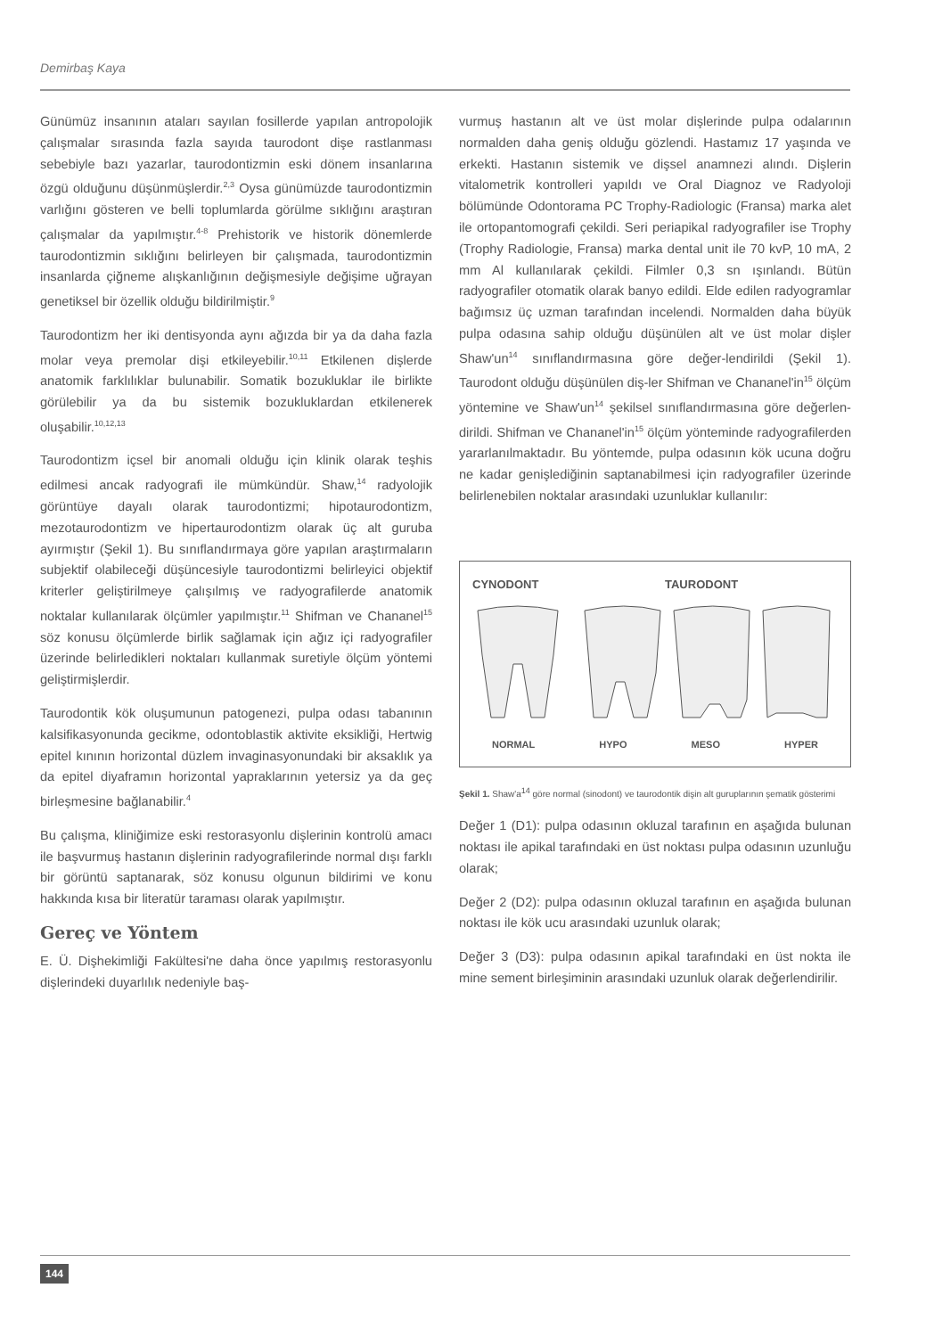Demirbaş Kaya
Günümüz insanının ataları sayılan fosillerde yapılan antropolojik çalışmalar sırasında fazla sayıda taurodont dişe rastlanması sebebiyle bazı yazarlar, taurodontizmin eski dönem insanlarına özgü olduğunu düşünmüşlerdir.<sup>2,3</sup> Oysa günümüzde taurodontizmin varlığını gösteren ve belli toplumlarda görülme sıklığını araştıran çalışmalar da yapılmıştır.<sup>4-8</sup> Prehistorik ve historik dönemlerde taurodontizmin sıklığını belirleyen bir çalışmada, taurodontizmin insanlarda çiğneme alışkanlığının değişmesiyle değişime uğrayan genetiksel bir özellik olduğu bildirilmiştir.<sup>9</sup>
Taurodontizm her iki dentisyonda aynı ağızda bir ya da daha fazla molar veya premolar dişi etkileyebilir.<sup>10,11</sup> Etkilenen dişlerde anatomik farklılıklar bulunabilir. Somatik bozukluklar ile birlikte görülebilir ya da bu sistemik bozukluklardan etkilenerek oluşabilir.<sup>10,12,13</sup>
Taurodontizm içsel bir anomali olduğu için klinik olarak teşhis edilmesi ancak radyografi ile mümkündür. Shaw,<sup>14</sup> radyolojik görüntüye dayalı olarak taurodontizmi; hipotaurodontizm, mezotaurodontizm ve hipertaurodontizm olarak üç alt guruba ayırmıştır (Şekil 1). Bu sınıflandırmaya göre yapılan araştırmaların subjektif olabileceği düşüncesiyle taurodontizmi belirleyici objektif kriterler geliştirilmeye çalışılmış ve radyografilerde anatomik noktalar kullanılarak ölçümler yapılmıştır.<sup>11</sup> Shifman ve Chananel<sup>15</sup> söz konusu ölçümlerde birlik sağlamak için ağız içi radyografiler üzerinde belirledikleri noktaları kullanmak suretiyle ölçüm yöntemi geliştirmişlerdir.
Taurodontik kök oluşumunun patogenezi, pulpa odası tabanının kalsifikasyonunda gecikme, odontoblastik aktivite eksikliği, Hertwig epitel kınının horizontal düzlem invaginasyonundaki bir aksaklık ya da epitel diyaframın horizontal yapraklarının yetersiz ya da geç birleşmesine bağlanabilir.<sup>4</sup>
Bu çalışma, kliniğimize eski restorasyonlu dişlerinin kontrolü amacı ile başvurmuş hastanın dişlerinin radyografilerinde normal dışı farklı bir görüntü saptanarak, söz konusu olgunun bildirimi ve konu hakkında kısa bir literatür taraması olarak yapılmıştır.
Gereç ve Yöntem
E. Ü. Dişhekimliği Fakültesi'ne daha önce yapılmış restorasyonlu dişlerindeki duyarlılık nedeniyle baş-
vurmuş hastanın alt ve üst molar dişlerinde pulpa odalarının normalden daha geniş olduğu gözlendi. Hastamız 17 yaşında ve erkekti. Hastanın sistemik ve dişsel anamnezi alındı. Dişlerin vitalometrik kontrolleri yapıldı ve Oral Diagnoz ve Radyoloji bölümünde Odontorama PC Trophy-Radiologic (Fransa) marka alet ile ortopantomografi çekildi. Seri periapikal radyografiler ise Trophy (Trophy Radiologie, Fransa) marka dental unit ile 70 kvP, 10 mA, 2 mm Al kullanılarak çekildi. Filmler 0,3 sn ışınlandı. Bütün radyografiler otomatik olarak banyo edildi. Elde edilen radyogramlar bağımsız üç uzman tarafından incelendi. Normalden daha büyük pulpa odasına sahip olduğu düşünülen alt ve üst molar dişler Shaw'un<sup>14</sup> sınıflandırmasına göre değer-lendirildi (Şekil 1). Taurodont olduğu düşünülen diş-ler Shifman ve Chananel'in<sup>15</sup> ölçüm yöntemine ve Shaw'un<sup>14</sup> şekilsel sınıflandırmasına göre değerlen-dirildi. Shifman ve Chananel'in<sup>15</sup> ölçüm yönteminde radyografilerden yararlanılmaktadır. Bu yöntemde, pulpa odasının kök ucuna doğru ne kadar genişlediğinin saptanabilmesi için radyografiler üzerinde belirlenebilen noktalar arasındaki uzunluklar kullanılır:
CYNODONT TAURODONT
NORMAL HYPO MESO HYPER
Şekil 1. Shaw'a<sup>14</sup> göre normal (sinodont) ve taurodontik dişin alt guruplarının şematik gösterimi
Değer 1 (D1): pulpa odasının okluzal tarafının en aşağıda bulunan noktası ile apikal tarafındaki en üst noktası pulpa odasının uzunluğu olarak;
Değer 2 (D2): pulpa odasının okluzal tarafının en aşağıda bulunan noktası ile kök ucu arasındaki uzunluk olarak;
Değer 3 (D3): pulpa odasının apikal tarafındaki en üst nokta ile mine sement birleşiminin arasındaki uzunluk olarak değerlendirilir.
144